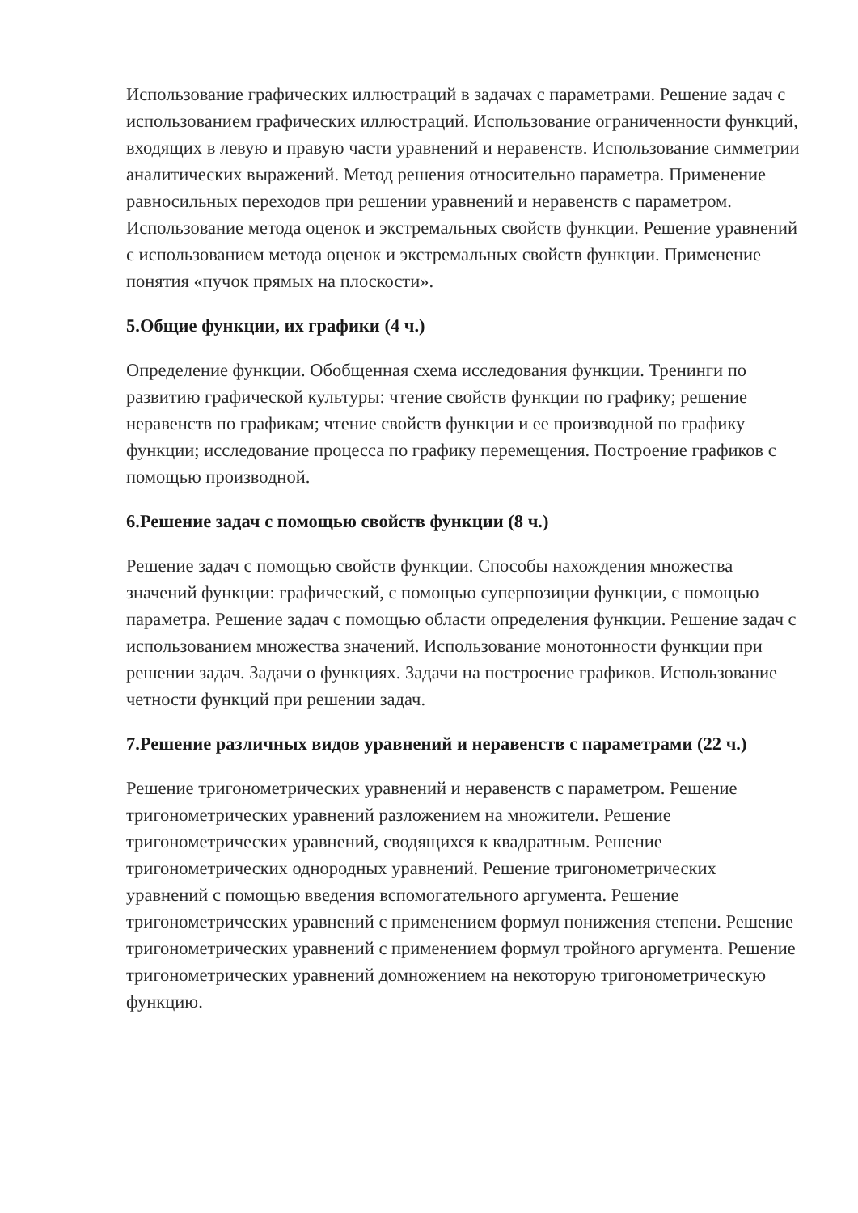Использование графических иллюстраций в задачах с параметрами. Решение задач с использованием графических иллюстраций. Использование ограниченности функций, входящих в левую и правую части уравнений и неравенств. Использование симметрии аналитических выражений. Метод решения относительно параметра. Применение равносильных переходов при решении уравнений и неравенств с параметром. Использование метода оценок и экстремальных свойств функции. Решение уравнений с использованием метода оценок и экстремальных свойств функции. Применение понятия «пучок прямых на плоскости».
5.Общие функции, их графики (4 ч.)
Определение функции. Обобщенная схема исследования функции. Тренинги по развитию графической культуры: чтение свойств функции по графику; решение неравенств по графикам; чтение свойств функции и ее производной по графику функции; исследование процесса по графику перемещения. Построение графиков с помощью производной.
6.Решение задач с помощью свойств функции (8 ч.)
Решение задач с помощью свойств функции. Способы нахождения множества значений функции: графический, с помощью суперпозиции функции, с помощью параметра. Решение задач с помощью области определения функции. Решение задач с использованием множества значений. Использование монотонности функции при решении задач. Задачи о функциях. Задачи на построение графиков. Использование четности функций при решении задач.
7.Решение различных видов уравнений и неравенств с параметрами (22 ч.)
Решение тригонометрических уравнений и неравенств с параметром. Решение тригонометрических уравнений разложением на множители. Решение тригонометрических уравнений, сводящихся к квадратным. Решение тригонометрических однородных уравнений. Решение тригонометрических уравнений с помощью введения вспомогательного аргумента. Решение тригонометрических уравнений с применением формул понижения степени. Решение тригонометрических уравнений с применением формул тройного аргумента. Решение тригонометрических уравнений домножением на некоторую тригонометрическую функцию.